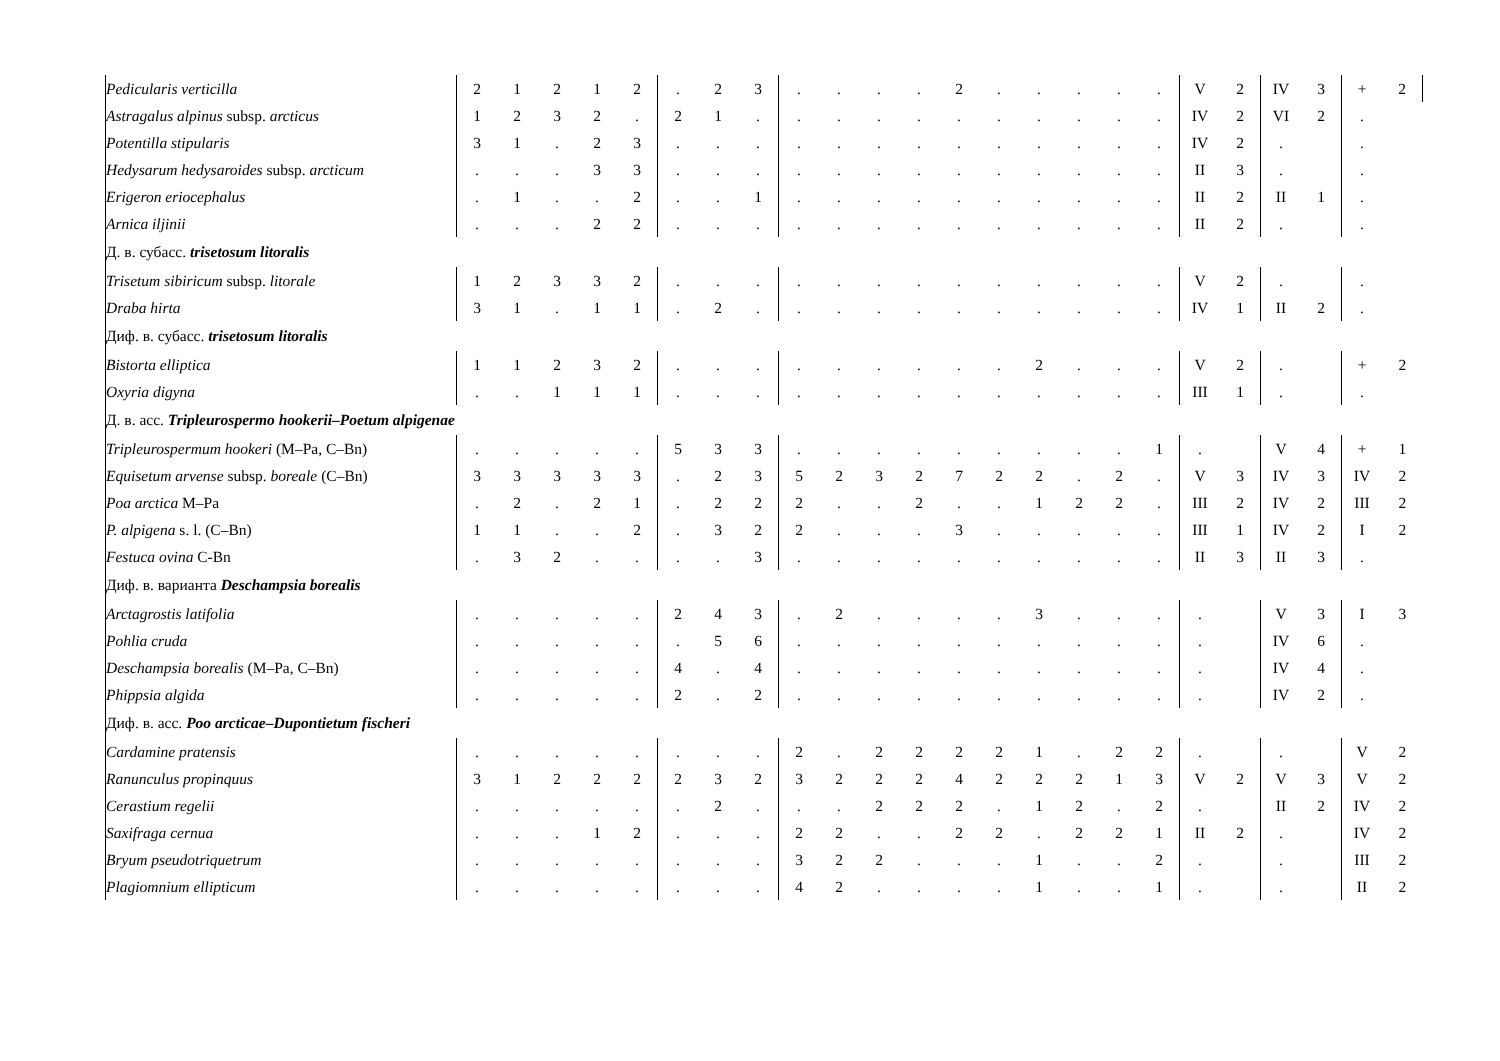| Pedicularis verticilla | 2 | 1 | 2 | 1 | 2 | . | 2 | 3 | . | . | . | . | 2 | . | . | . | . | . | V | 2 | IV | 3 | + | 2 |
| Astragalus alpinus subsp. arcticus | 1 | 2 | 3 | 2 | . | 2 | 1 | . | . | . | . | . | . | . | . | . | . | . | IV | 2 | VI | 2 | . | |
| Potentilla stipularis | 3 | 1 | . | 2 | 3 | . | . | . | . | . | . | . | . | . | . | . | . | . | IV | 2 | . | | . | |
| Hedysarum hedysaroides subsp. arcticum | . | . | . | 3 | 3 | . | . | . | . | . | . | . | . | . | . | . | . | . | II | 3 | . | | . | |
| Erigeron eriocephalus | . | 1 | . | . | 2 | . | . | 1 | . | . | . | . | . | . | . | . | . | . | II | 2 | II | 1 | . | |
| Arnica iljinii | . | . | . | 2 | 2 | . | . | . | . | . | . | . | . | . | . | . | . | . | II | 2 | . | | . | |
| Д. в. субасс. trisetosum litoralis | | | | | | | | | | | | | | | | | | | | | | | | |
| Trisetum sibiricum subsp. litorale | 1 | 2 | 3 | 3 | 2 | . | . | . | . | . | . | . | . | . | . | . | . | . | V | 2 | . | | . | |
| Draba hirta | 3 | 1 | . | 1 | 1 | . | 2 | . | . | . | . | . | . | . | . | . | . | . | IV | 1 | II | 2 | . | |
| Диф. в. субасс. trisetosum litoralis | | | | | | | | | | | | | | | | | | | | | | | | |
| Bistorta elliptica | 1 | 1 | 2 | 3 | 2 | . | . | . | . | . | . | . | . | . | 2 | . | . | . | V | 2 | . | | + | 2 |
| Oxyria digyna | . | . | 1 | 1 | 1 | . | . | . | . | . | . | . | . | . | . | . | . | . | III | 1 | . | | . | |
| Д. в. асс. Tripleurospermo hookerii–Poetum alpigenae | | | | | | | | | | | | | | | | | | | | | | | | |
| Tripleurospermum hookeri (M–Pa, C–Bn) | . | . | . | . | . | 5 | 3 | 3 | . | . | . | . | . | . | . | . | . | 1 | . | | V | 4 | + | 1 |
| Equisetum arvense subsp. boreale (C–Bn) | 3 | 3 | 3 | 3 | 3 | . | 2 | 3 | 5 | 2 | 3 | 2 | 7 | 2 | 2 | . | 2 | . | V | 3 | IV | 3 | IV | 2 |
| Poa arctica M–Pa | . | 2 | . | 2 | 1 | . | 2 | 2 | 2 | . | . | 2 | . | . | 1 | 2 | 2 | . | III | 2 | IV | 2 | III | 2 |
| P. alpigena s. l. (C–Bn) | 1 | 1 | . | . | 2 | . | 3 | 2 | 2 | . | . | . | 3 | . | . | . | . | . | III | 1 | IV | 2 | I | 2 |
| Festuca ovina C-Bn | . | 3 | 2 | . | . | . | . | 3 | . | . | . | . | . | . | . | . | . | . | II | 3 | II | 3 | . | |
| Диф. в. варианта Deschampsia borealis | | | | | | | | | | | | | | | | | | | | | | | | |
| Arctagrostis latifolia | . | . | . | . | . | 2 | 4 | 3 | . | 2 | . | . | . | . | 3 | . | . | . | . | | V | 3 | I | 3 |
| Pohlia cruda | . | . | . | . | . | . | 5 | 6 | . | . | . | . | . | . | . | . | . | . | . | | IV | 6 | . | |
| Deschampsia borealis (M–Pa, C–Bn) | . | . | . | . | . | 4 | . | 4 | . | . | . | . | . | . | . | . | . | . | . | | IV | 4 | . | |
| Phippsia algida | . | . | . | . | . | 2 | . | 2 | . | . | . | . | . | . | . | . | . | . | . | | IV | 2 | . | |
| Диф. в. асс. Poo arcticae–Dupontietum fischeri | | | | | | | | | | | | | | | | | | | | | | | | |
| Cardamine pratensis | . | . | . | . | . | . | . | . | 2 | . | 2 | 2 | 2 | 2 | 1 | . | 2 | 2 | . | | . | | V | 2 |
| Ranunculus propinquus | 3 | 1 | 2 | 2 | 2 | 2 | 3 | 2 | 3 | 2 | 2 | 2 | 4 | 2 | 2 | 2 | 1 | 3 | V | 2 | V | 3 | V | 2 |
| Cerastium regelii | . | . | . | . | . | . | 2 | . | . | . | 2 | 2 | 2 | . | 1 | 2 | . | 2 | . | | II | 2 | IV | 2 |
| Saxifraga cernua | . | . | . | 1 | 2 | . | . | . | 2 | 2 | . | . | 2 | 2 | . | 2 | 2 | 1 | II | 2 | . | | IV | 2 |
| Bryum pseudotriquetrum | . | . | . | . | . | . | . | . | 3 | 2 | 2 | . | . | . | 1 | . | . | 2 | . | | . | | III | 2 |
| Plagiomnium ellipticum | . | . | . | . | . | . | . | . | 4 | 2 | . | . | . | . | 1 | . | . | 1 | . | | . | | II | 2 |